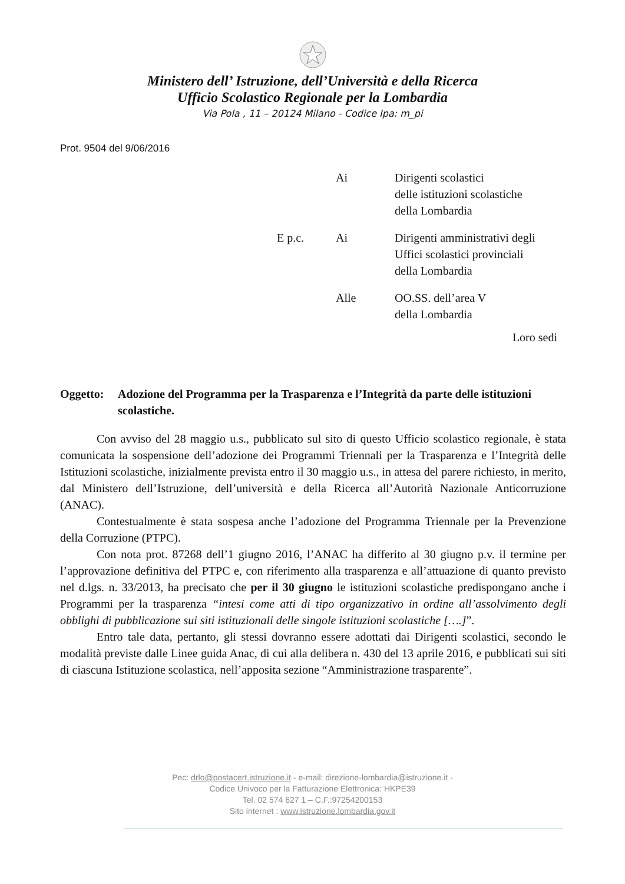Ministero dell’ Istruzione, dell’Università e della Ricerca
Ufficio Scolastico Regionale per la Lombardia
Via Pola , 11 – 20124 Milano - Codice Ipa: m_pi
Prot. 9504 del 9/06/2016
| | Ai | Dirigenti scolastici delle istituzioni scolastiche della Lombardia |
| E p.c. | Ai | Dirigenti amministrativi degli Uffici scolastici provinciali della Lombardia |
| | Alle | OO.SS. dell’area V della Lombardia |
Loro sedi
Oggetto: Adozione del Programma per la Trasparenza e l’Integrità da parte delle istituzioni scolastiche.
Con avviso del 28 maggio u.s., pubblicato sul sito di questo Ufficio scolastico regionale, è stata comunicata la sospensione dell’adozione dei Programmi Triennali per la Trasparenza e l’Integrità delle Istituzioni scolastiche, inizialmente prevista entro il 30 maggio u.s., in attesa del parere richiesto, in merito, dal Ministero dell’Istruzione, dell’università e della Ricerca all’Autorità Nazionale Anticorruzione (ANAC).
Contestualmente è stata sospesa anche l’adozione del Programma Triennale per la Prevenzione della Corruzione (PTPC).
Con nota prot. 87268 dell’1 giugno 2016, l’ANAC ha differito al 30 giugno p.v. il termine per l’approvazione definitiva del PTPC e, con riferimento alla trasparenza e all’attuazione di quanto previsto nel d.lgs. n. 33/2013, ha precisato che per il 30 giugno le istituzioni scolastiche predispongano anche i Programmi per la trasparenza “intesi come atti di tipo organizzativo in ordine all’assolvimento degli obblighi di pubblicazione sui siti istituzionali delle singole istituzioni scolastiche [….]”.
Entro tale data, pertanto, gli stessi dovranno essere adottati dai Dirigenti scolastici, secondo le modalità previste dalle Linee guida Anac, di cui alla delibera n. 430 del 13 aprile 2016, e pubblicati sui siti di ciascuna Istituzione scolastica, nell’apposita sezione “Amministrazione trasparente”.
Pec: drlo@postacert.istruzione.it - e-mail: direzione-lombardia@istruzione.it -
Codice Univoco per la Fatturazione Elettronica: HKPE39
Tel. 02 574 627 1 – C.F.:97254200153
Sito internet : www.istruzione.lombardia.gov.it